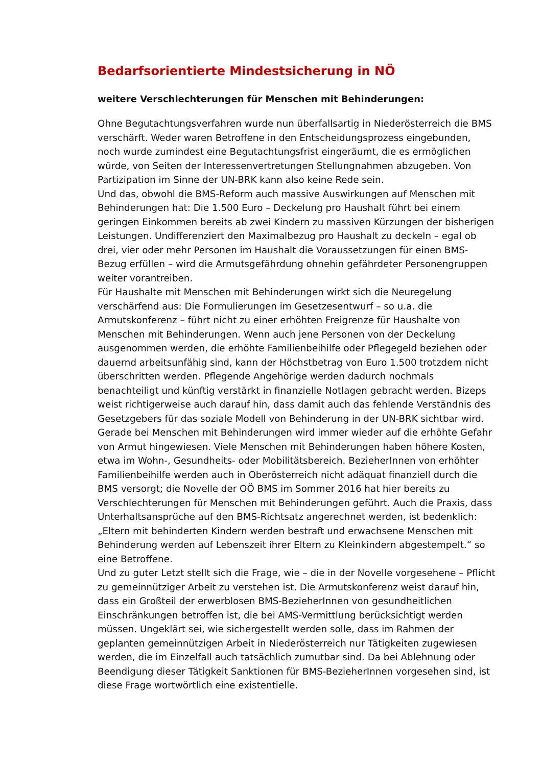Bedarfsorientierte Mindestsicherung in NÖ
weitere Verschlechterungen für Menschen mit Behinderungen:
Ohne Begutachtungsverfahren wurde nun überfallsartig in Niederösterreich die BMS verschärft. Weder waren Betroffene in den Entscheidungsprozess eingebunden, noch wurde zumindest eine Begutachtungsfrist eingeräumt, die es ermöglichen würde, von Seiten der Interessenvertretungen Stellungnahmen abzugeben. Von Partizipation im Sinne der UN-BRK kann also keine Rede sein.
Und das, obwohl die BMS-Reform auch massive Auswirkungen auf Menschen mit Behinderungen hat: Die 1.500 Euro – Deckelung pro Haushalt führt bei einem geringen Einkommen bereits ab zwei Kindern zu massiven Kürzungen der bisherigen Leistungen. Undifferenziert den Maximalbezug pro Haushalt zu deckeln – egal ob drei, vier oder mehr Personen im Haushalt die Voraussetzungen für einen BMS-Bezug erfüllen – wird die Armutsgefährdung ohnehin gefährdeter Personengruppen weiter vorantreiben.
Für Haushalte mit Menschen mit Behinderungen wirkt sich die Neuregelung verschärfend aus: Die Formulierungen im Gesetzesentwurf – so u.a. die Armutskonferenz – führt nicht zu einer erhöhten Freigrenze für Haushalte von Menschen mit Behinderungen. Wenn auch jene Personen von der Deckelung ausgenommen werden, die erhöhte Familienbeihilfe oder Pflegegeld beziehen oder dauernd arbeitsunfähig sind, kann der Höchstbetrag von Euro 1.500 trotzdem nicht überschritten werden. Pflegende Angehörige werden dadurch nochmals benachteiligt und künftig verstärkt in finanzielle Notlagen gebracht werden. Bizeps weist richtigerweise auch darauf hin, dass damit auch das fehlende Verständnis des Gesetzgebers für das soziale Modell von Behinderung in der UN-BRK sichtbar wird.
Gerade bei Menschen mit Behinderungen wird immer wieder auf die erhöhte Gefahr von Armut hingewiesen. Viele Menschen mit Behinderungen haben höhere Kosten, etwa im Wohn-, Gesundheits- oder Mobilitätsbereich. BezieherInnen von erhöhter Familienbeihilfe werden auch in Oberösterreich nicht adäquat finanziell durch die BMS versorgt; die Novelle der OÖ BMS im Sommer 2016 hat hier bereits zu Verschlechterungen für Menschen mit Behinderungen geführt. Auch die Praxis, dass Unterhaltsansprüche auf den BMS-Richtsatz angerechnet werden, ist bedenklich: „Eltern mit behinderten Kindern werden bestraft und erwachsene Menschen mit Behinderung werden auf Lebenszeit ihrer Eltern zu Kleinkindern abgestempelt.“ so eine Betroffene.
Und zu guter Letzt stellt sich die Frage, wie – die in der Novelle vorgesehene – Pflicht zu gemeinnütziger Arbeit zu verstehen ist. Die Armutskonferenz weist darauf hin, dass ein Großteil der erwerblosen BMS-BezieherInnen von gesundheitlichen Einschränkungen betroffen ist, die bei AMS-Vermittlung berücksichtigt werden müssen. Ungeklärt sei, wie sichergestellt werden solle, dass im Rahmen der geplanten gemeinnützigen Arbeit in Niederösterreich nur Tätigkeiten zugewiesen werden, die im Einzelfall auch tatsächlich zumutbar sind. Da bei Ablehnung oder Beendigung dieser Tätigkeit Sanktionen für BMS-BezieherInnen vorgesehen sind, ist diese Frage wortwörtlich eine existentielle.